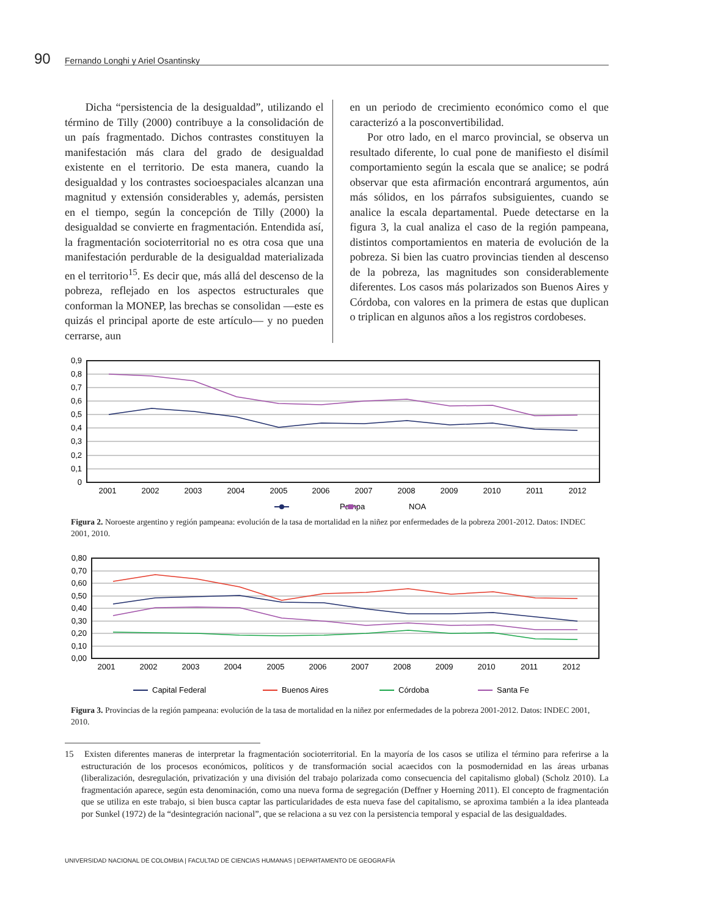90 Fernando Longhi y Ariel Osantinsky
Dicha “persistencia de la desigualdad”, utilizando el término de Tilly (2000) contribuye a la consolidación de un país fragmentado. Dichos contrastes constituyen la manifestación más clara del grado de desigualdad existente en el territorio. De esta manera, cuando la desigualdad y los contrastes socioespaciales alcanzan una magnitud y extensión considerables y, además, persisten en el tiempo, según la concepción de Tilly (2000) la desigualdad se convierte en fragmentación. Entendida así, la fragmentación socioterritorial no es otra cosa que una manifestación perdurable de la desigualdad materializada en el territorio<sup>15</sup>. Es decir que, más allá del descenso de la pobreza, reflejado en los aspectos estructurales que conforman la MONEP, las brechas se consolidan —este es quizás el principal aporte de este artículo— y no pueden cerrarse, aun
en un periodo de crecimiento económico como el que caracterizó a la posconvertibilidad.
Por otro lado, en el marco provincial, se observa un resultado diferente, lo cual pone de manifiesto el disímil comportamiento según la escala que se analice; se podrá observar que esta afirmación encontrará argumentos, aún más sólidos, en los párrafos subsiguientes, cuando se analice la escala departamental. Puede detectarse en la figura 3, la cual analiza el caso de la región pampeana, distintos comportamientos en materia de evolución de la pobreza. Si bien las cuatro provincias tienden al descenso de la pobreza, las magnitudes son considerablemente diferentes. Los casos más polarizados son Buenos Aires y Córdoba, con valores en la primera de estas que duplican o triplican en algunos años a los registros cordobeses.
0,9
0,8
0,7
0,6
0,5
0,4
0,3
0,2
0,1
0
2001
2002
2003
2004
2005
2006
2007
2008
2009
2010
2011
2012
Pampa
NOA
Figura 2. Noroeste argentino y región pampeana: evolución de la tasa de mortalidad en la niñez por enfermedades de la pobreza 2001-2012. Datos: INDEC 2001, 2010.
0,80
0,70
0,60
0,50
0,40
0,30
0,20
0,10
0,00
2001
2002
2003
2004
2005
2006
2007
2008
2009
2010
2011
2012
Capital Federal
Buenos Aires
Córdoba
Santa Fe
Figura 3. Provincias de la región pampeana: evolución de la tasa de mortalidad en la niñez por enfermedades de la pobreza 2001-2012. Datos: INDEC 2001, 2010.
15 Existen diferentes maneras de interpretar la fragmentación socioterritorial. En la mayoría de los casos se utiliza el término para referirse a la estructuración de los procesos económicos, políticos y de transformación social acaecidos con la posmodernidad en las áreas urbanas (liberalización, desregulación, privatización y una división del trabajo polarizada como consecuencia del capitalismo global) (Scholz 2010). La fragmentación aparece, según esta denominación, como una nueva forma de segregación (Deffner y Hoerning 2011). El concepto de fragmentación que se utiliza en este trabajo, si bien busca captar las particularidades de esta nueva fase del capitalismo, se aproxima también a la idea planteada por Sunkel (1972) de la “desintegración nacional”, que se relaciona a su vez con la persistencia temporal y espacial de las desigualdades.
UNIVERSIDAD NACIONAL DE COLOMBIA | FACULTAD DE CIENCIAS HUMANAS | DEPARTAMENTO DE GEOGRAFÍA